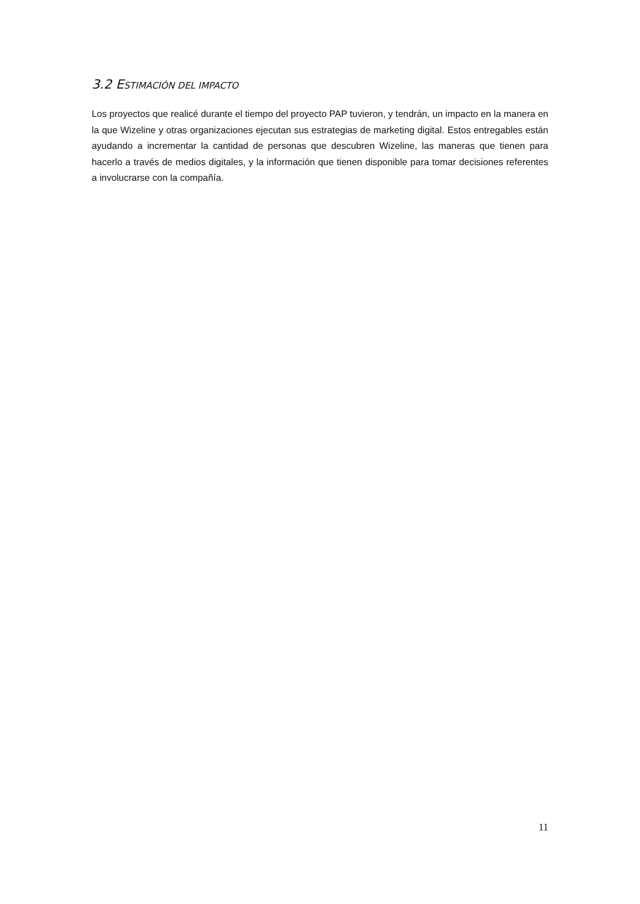3.2 ESTIMACIÓN DEL IMPACTO
Los proyectos que realicé durante el tiempo del proyecto PAP tuvieron, y tendrán, un impacto en la manera en la que Wizeline y otras organizaciones ejecutan sus estrategias de marketing digital. Estos entregables están ayudando a incrementar la cantidad de personas que descubren Wizeline, las maneras que tienen para hacerlo a través de medios digitales, y la información que tienen disponible para tomar decisiones referentes a involucrarse con la compañía.
11